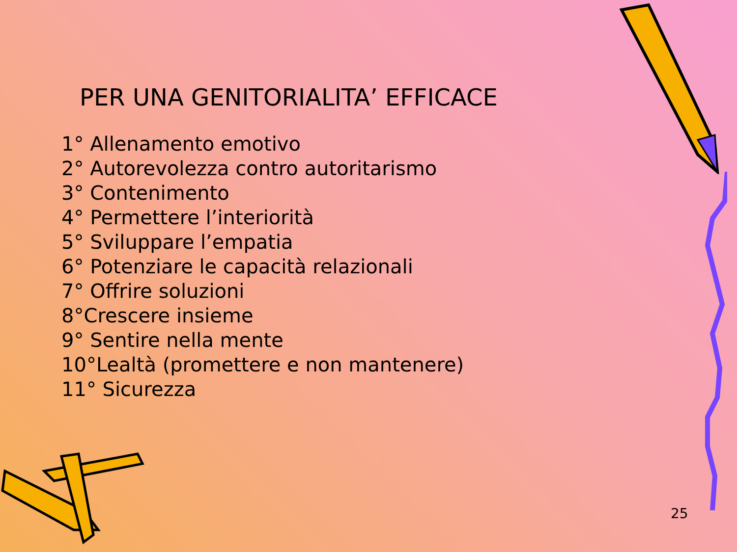PER UNA GENITORIALITA’ EFFICACE
1° Allenamento emotivo
2° Autorevolezza contro autoritarismo
3° Contenimento
4° Permettere l’interiorità
5° Sviluppare l’empatia
6° Potenziare le capacità relazionali
7° Offrire soluzioni
8°Crescere insieme
9° Sentire nella mente
10°Lealtà (promettere e non mantenere)
11° Sicurezza
25